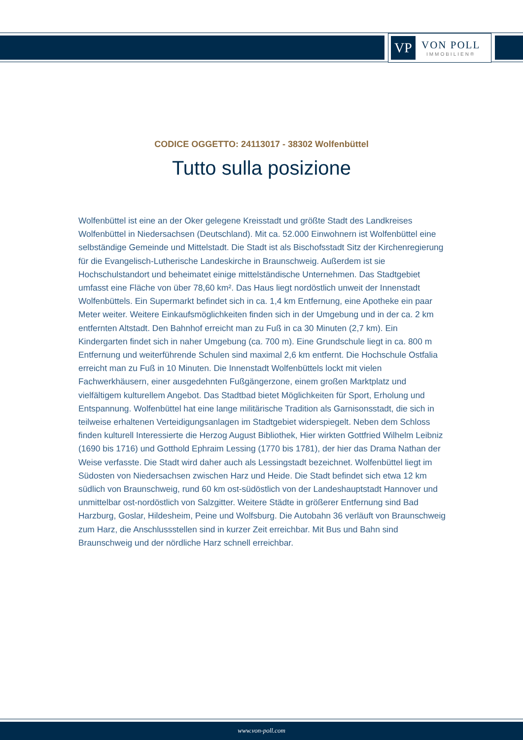VP
VON POLL
IMMOBILIEN®
CODICE OGGETTO: 24113017 - 38302 Wolfenbüttel
Tutto sulla posizione
Wolfenbüttel ist eine an der Oker gelegene Kreisstadt und größte Stadt des Landkreises Wolfenbüttel in Niedersachsen (Deutschland). Mit ca. 52.000 Einwohnern ist Wolfenbüttel eine selbständige Gemeinde und Mittelstadt. Die Stadt ist als Bischofsstadt Sitz der Kirchenregierung für die Evangelisch-Lutherische Landeskirche in Braunschweig. Außerdem ist sie Hochschulstandort und beheimatet einige mittelständische Unternehmen. Das Stadtgebiet umfasst eine Fläche von über 78,60 km². Das Haus liegt nordöstlich unweit der Innenstadt Wolfenbüttels. Ein Supermarkt befindet sich in ca. 1,4 km Entfernung, eine Apotheke ein paar Meter weiter. Weitere Einkaufsmöglichkeiten finden sich in der Umgebung und in der ca. 2 km entfernten Altstadt. Den Bahnhof erreicht man zu Fuß in ca 30 Minuten (2,7 km). Ein Kindergarten findet sich in naher Umgebung (ca. 700 m). Eine Grundschule liegt in ca. 800 m Entfernung und weiterführende Schulen sind maximal 2,6 km entfernt. Die Hochschule Ostfalia erreicht man zu Fuß in 10 Minuten. Die Innenstadt Wolfenbüttels lockt mit vielen Fachwerkhäusern, einer ausgedehnten Fußgängerzone, einem großen Marktplatz und vielfältigem kulturellem Angebot. Das Stadtbad bietet Möglichkeiten für Sport, Erholung und Entspannung. Wolfenbüttel hat eine lange militärische Tradition als Garnisonsstadt, die sich in teilweise erhaltenen Verteidigungsanlagen im Stadtgebiet widerspiegelt. Neben dem Schloss finden kulturell Interessierte die Herzog August Bibliothek, Hier wirkten Gottfried Wilhelm Leibniz (1690 bis 1716) und Gotthold Ephraim Lessing (1770 bis 1781), der hier das Drama Nathan der Weise verfasste. Die Stadt wird daher auch als Lessingstadt bezeichnet. Wolfenbüttel liegt im Südosten von Niedersachsen zwischen Harz und Heide. Die Stadt befindet sich etwa 12 km südlich von Braunschweig, rund 60 km ost-südöstlich von der Landeshauptstadt Hannover und unmittelbar ost-nordöstlich von Salzgitter. Weitere Städte in größerer Entfernung sind Bad Harzburg, Goslar, Hildesheim, Peine und Wolfsburg. Die Autobahn 36 verläuft von Braunschweig zum Harz, die Anschlussstellen sind in kurzer Zeit erreichbar. Mit Bus und Bahn sind Braunschweig und der nördliche Harz schnell erreichbar.
www.von-poll.com